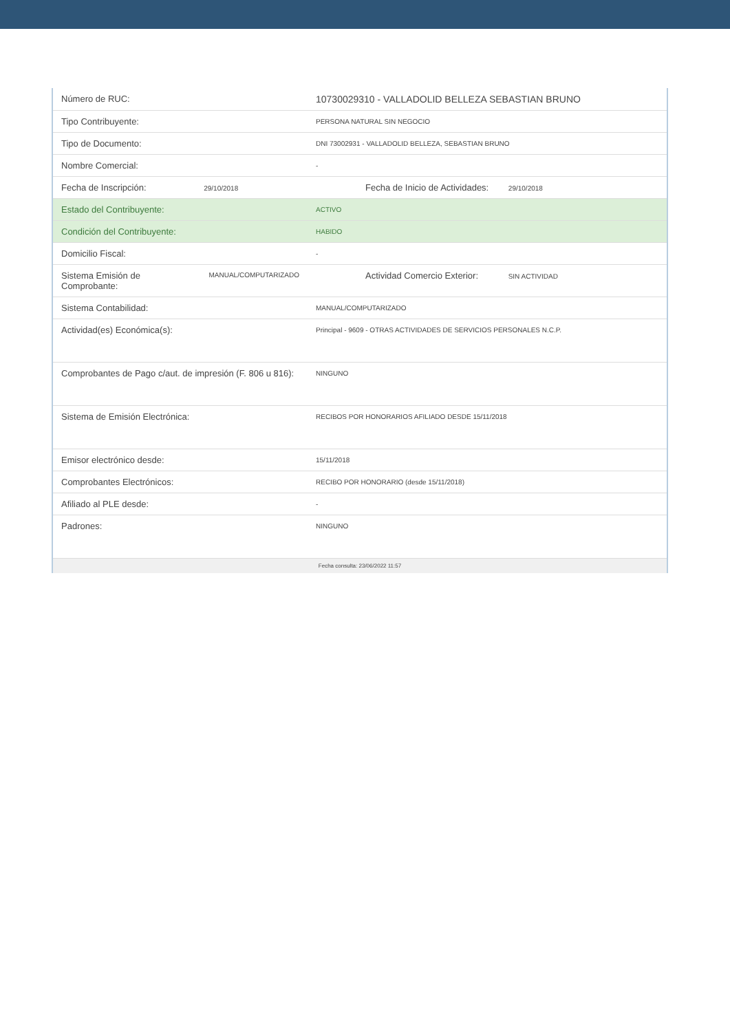| Número de RUC: | 10730029310 - VALLADOLID BELLEZA SEBASTIAN BRUNO |
| Tipo Contribuyente: | PERSONA NATURAL SIN NEGOCIO |
| Tipo de Documento: | DNI 73002931 - VALLADOLID BELLEZA, SEBASTIAN BRUNO |
| Nombre Comercial: | - |
| Fecha de Inscripción: 29/10/2018 | Fecha de Inicio de Actividades: 29/10/2018 |
| Estado del Contribuyente: | ACTIVO |
| Condición del Contribuyente: | HABIDO |
| Domicilio Fiscal: | - |
| Sistema Emisión de Comprobante: MANUAL/COMPUTARIZADO | Actividad Comercio Exterior: SIN ACTIVIDAD |
| Sistema Contabilidad: | MANUAL/COMPUTARIZADO |
| Actividad(es) Económica(s): | Principal - 9609 - OTRAS ACTIVIDADES DE SERVICIOS PERSONALES N.C.P. |
| Comprobantes de Pago c/aut. de impresión (F. 806 u 816): | NINGUNO |
| Sistema de Emisión Electrónica: | RECIBOS POR HONORARIOS AFILIADO DESDE 15/11/2018 |
| Emisor electrónico desde: | 15/11/2018 |
| Comprobantes Electrónicos: | RECIBO POR HONORARIO (desde 15/11/2018) |
| Afiliado al PLE desde: | - |
| Padrones: | NINGUNO |
| Fecha consulta: 23/06/2022 11:57 | |